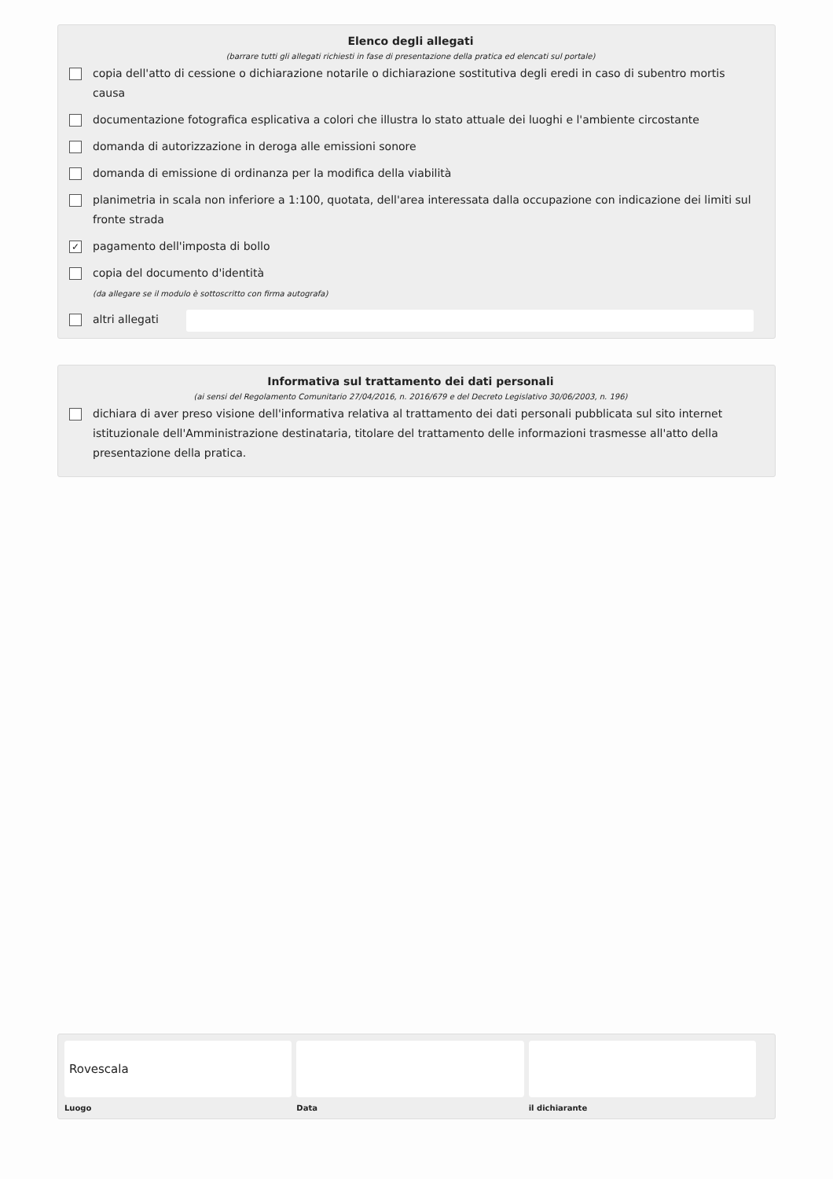Elenco degli allegati
(barrare tutti gli allegati richiesti in fase di presentazione della pratica ed elencati sul portale)
copia dell'atto di cessione o dichiarazione notarile o dichiarazione sostitutiva degli eredi in caso di subentro mortis causa
documentazione fotografica esplicativa a colori che illustra lo stato attuale dei luoghi e l'ambiente circostante
domanda di autorizzazione in deroga alle emissioni sonore
domanda di emissione di ordinanza per la modifica della viabilità
planimetria in scala non inferiore a 1:100, quotata, dell'area interessata dalla occupazione con indicazione dei limiti sul fronte strada
✓ pagamento dell'imposta di bollo
copia del documento d'identità
(da allegare se il modulo è sottoscritto con firma autografa)
altri allegati
Informativa sul trattamento dei dati personali
(ai sensi del Regolamento Comunitario 27/04/2016, n. 2016/679 e del Decreto Legislativo 30/06/2003, n. 196)
dichiara di aver preso visione dell'informativa relativa al trattamento dei dati personali pubblicata sul sito internet istituzionale dell'Amministrazione destinataria, titolare del trattamento delle informazioni trasmesse all'atto della presentazione della pratica.
Rovescala
Luogo
Data il dichiarante